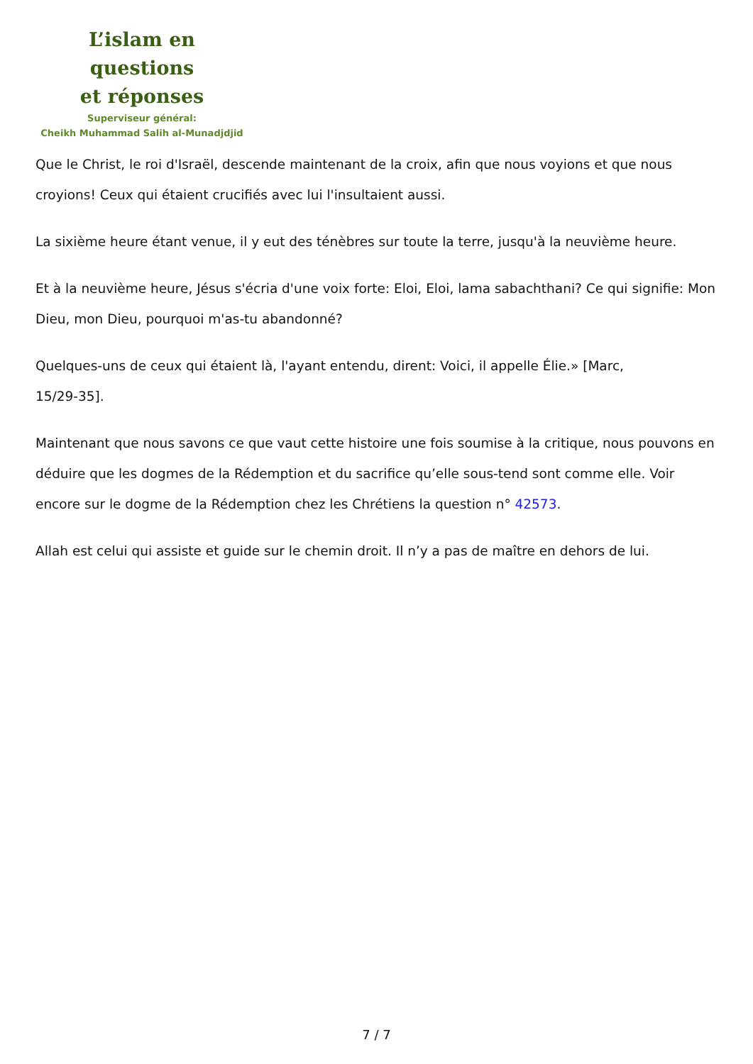L’islam en questions
et réponses
Superviseur général:
Cheikh Muhammad Salih al-Munadjdjid
Que le Christ, le roi d'Israël, descende maintenant de la croix, afin que nous voyions et que nous croyions! Ceux qui étaient crucifiés avec lui l'insultaient aussi.
La sixième heure étant venue, il y eut des ténèbres sur toute la terre, jusqu'à la neuvième heure.
Et à la neuvième heure, Jésus s'écria d'une voix forte: Eloi, Eloi, lama sabachthani? Ce qui signifie: Mon Dieu, mon Dieu, pourquoi m'as-tu abandonné?
Quelques-uns de ceux qui étaient là, l'ayant entendu, dirent: Voici, il appelle Élie.» [Marc,
15/29-35].
Maintenant que nous savons ce que vaut cette histoire une fois soumise à la critique, nous pouvons en déduire que les dogmes de la Rédemption et du sacrifice qu’elle sous-tend sont comme elle. Voir encore sur le dogme de la Rédemption chez les Chrétiens la question n° 42573.
Allah est celui qui assiste et guide sur le chemin droit. Il n’y a pas de maître en dehors de lui.
7 / 7